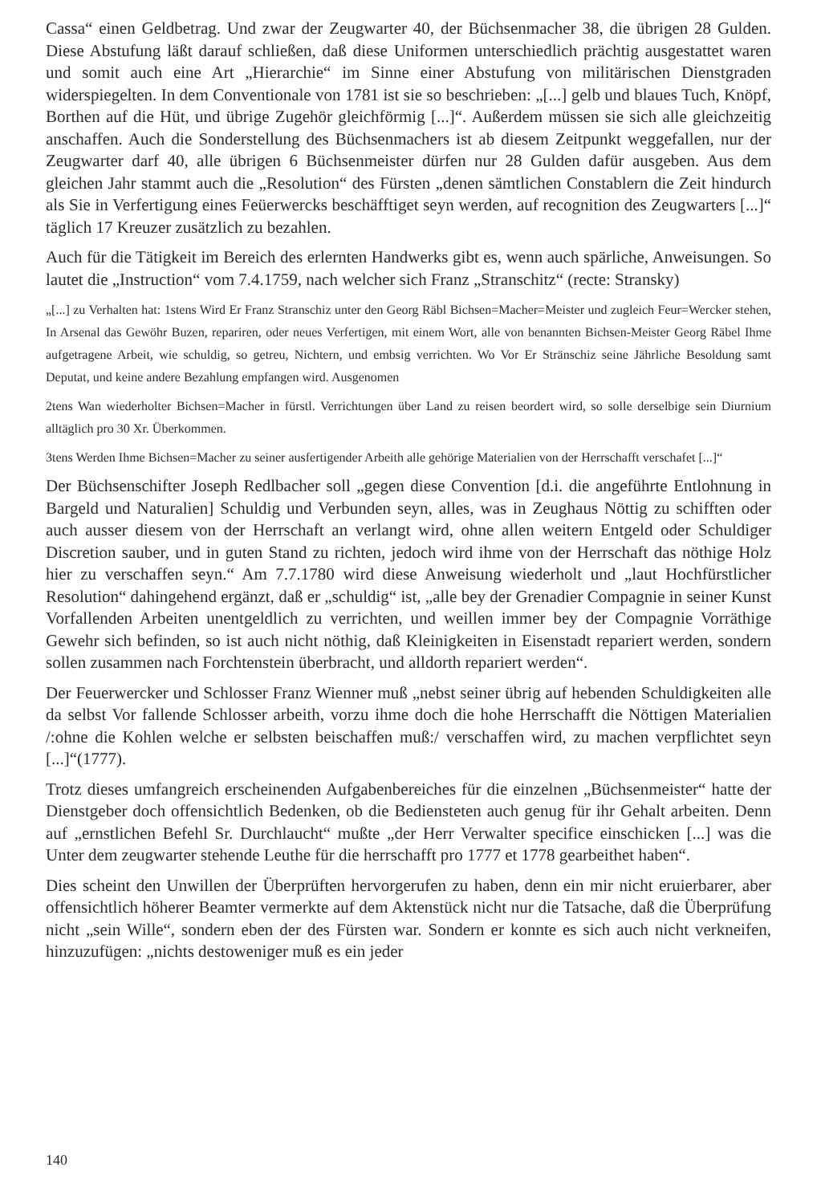Cassa“ einen Geldbetrag. Und zwar der Zeugwarter 40, der Büchsenmacher 38, die übrigen 28 Gulden. Diese Abstufung läßt darauf schließen, daß diese Uniformen unterschiedlich prächtig ausgestattet waren und somit auch eine Art „Hierarchie“ im Sinne einer Abstufung von militärischen Dienstgraden widerspiegelten. In dem Conventionale von 1781 ist sie so beschrieben: „[...] gelb und blaues Tuch, Knöpf, Borthen auf die Hüt, und übrige Zugehör gleichförmig [...]“. Außerdem müssen sie sich alle gleichzeitig anschaffen. Auch die Sonderstellung des Büchsenmachers ist ab diesem Zeitpunkt weggefallen, nur der Zeugwarter darf 40, alle übrigen 6 Büchsenmeister dürfen nur 28 Gulden dafür ausgeben. Aus dem gleichen Jahr stammt auch die „Resolution“ des Fürsten „denen sämtlichen Constablern die Zeit hindurch als Sie in Verfertigung eines Feüerwercks beschäfftiget seyn werden, auf recognition des Zeugwarters [...]“ täglich 17 Kreuzer zusätzlich zu bezahlen.
Auch für die Tätigkeit im Bereich des erlernten Handwerks gibt es, wenn auch spärliche, Anweisungen. So lautet die „Instruction“ vom 7.4.1759, nach welcher sich Franz „Stranschitz“ (recte: Stransky)
„[...] zu Verhalten hat: 1stens Wird Er Franz Stranschiz unter den Georg Räbl Bichsen=Macher=Meister und zugleich Feur=Wercker stehen, In Arsenal das Gewöhr Buzen, repariren, oder neues Verfertigen, mit einem Wort, alle von benannten Bichsen-Meister Georg Räbel Ihme aufgetragene Arbeit, wie schuldig, so getreu, Nichtern, und embsig verrichten. Wo Vor Er Stränschiz seine Jährliche Besoldung samt Deputat, und keine andere Bezahlung empfangen wird. Ausgenomen
2tens Wan wiederholter Bichsen=Macher in fürstl. Verrichtungen über Land zu reisen beordert wird, so solle derselbige sein Diurnium alltäglich pro 30 Xr. Überkommen.
3tens Werden Ihme Bichsen=Macher zu seiner ausfertigender Arbeith alle gehörige Materialien von der Herrschafft verschafet [...]“
Der Büchsenschifter Joseph Redlbacher soll „gegen diese Convention [d.i. die angeführte Entlohnung in Bargeld und Naturalien] Schuldig und Verbunden seyn, alles, was in Zeughaus Nöttig zu schifften oder auch ausser diesem von der Herrschaft an verlangt wird, ohne allen weitern Entgeld oder Schuldiger Discretion sauber, und in guten Stand zu richten, jedoch wird ihme von der Herrschaft das nöthige Holz hier zu verschaffen seyn.“ Am 7.7.1780 wird diese Anweisung wiederholt und „laut Hochfürstlicher Resolution“ dahingehend ergänzt, daß er „schuldig“ ist, „alle bey der Grenadier Compagnie in seiner Kunst Vorfallenden Arbeiten unentgeldlich zu verrichten, und weillen immer bey der Compagnie Vorräthige Gewehr sich befinden, so ist auch nicht nöthig, daß Kleinigkeiten in Eisenstadt repariert werden, sondern sollen zusammen nach Forchtenstein überbracht, und alldorth repariert werden“.
Der Feuerwercker und Schlosser Franz Wienner muß „nebst seiner übrig auf hebenden Schuldigkeiten alle da selbst Vor fallende Schlosser arbeith, vorzu ihme doch die hohe Herrschafft die Nöttigen Materialien /:ohne die Kohlen welche er selbsten beischaffen muß:/ verschaffen wird, zu machen verpflichtet seyn [...]“(1777).
Trotz dieses umfangreich erscheinenden Aufgabenbereiches für die einzelnen „Büchsenmeister“ hatte der Dienstgeber doch offensichtlich Bedenken, ob die Bediensteten auch genug für ihr Gehalt arbeiten. Denn auf „ernstlichen Befehl Sr. Durchlaucht“ mußte „der Herr Verwalter specifice einschicken [...] was die Unter dem zeugwarter stehende Leuthe für die herrschafft pro 1777 et 1778 gearbeithet haben“.
Dies scheint den Unwillen der Überprüften hervorgerufen zu haben, denn ein mir nicht eruierbarer, aber offensichtlich höherer Beamter vermerkte auf dem Aktenstück nicht nur die Tatsache, daß die Überprüfung nicht „sein Wille“, sondern eben der des Fürsten war. Sondern er konnte es sich auch nicht verkneifen, hinzuzufügen: „nichts destoweniger muß es ein jeder
140